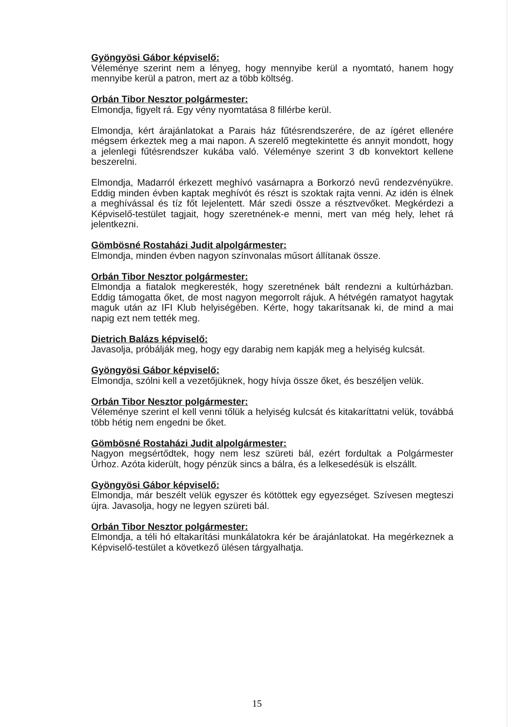Gyöngyösi Gábor képviselő:
Véleménye szerint nem a lényeg, hogy mennyibe kerül a nyomtató, hanem hogy mennyibe kerül a patron, mert az a több költség.
Orbán Tibor Nesztor polgármester:
Elmondja, figyelt rá. Egy vény nyomtatása 8 fillérbe kerül.
Elmondja, kért árajánlatokat a Parais ház fűtésrendszerére, de az ígéret ellenére mégsem érkeztek meg a mai napon. A szerelő megtekintette és annyit mondott, hogy a jelenlegi fűtésrendszer kukába való. Véleménye szerint 3 db konvektort kellene beszerelni.
Elmondja, Madarról érkezett meghívó vasárnapra a Borkorzó nevű rendezvényükre. Eddig minden évben kaptak meghívót és részt is szoktak rajta venni. Az idén is élnek a meghívással és tíz főt lejelentett. Már szedi össze a résztvevőket. Megkérdezi a Képviselő-testület tagjait, hogy szeretnének-e menni, mert van még hely, lehet rá jelentkezni.
Gömbösné Rostaházi Judit alpolgármester:
Elmondja, minden évben nagyon színvonalas műsort állítanak össze.
Orbán Tibor Nesztor polgármester:
Elmondja a fiatalok megkeresték, hogy szeretnének bált rendezni a kultúrházban. Eddig támogatta őket, de most nagyon megorrolt rájuk. A hétvégén ramatyot hagytak maguk után az IFI Klub helyiségében. Kérte, hogy takarítsanak ki, de mind a mai napig ezt nem tették meg.
Dietrich Balázs képviselő:
Javasolja, próbálják meg, hogy egy darabig nem kapják meg a helyiség kulcsát.
Gyöngyösi Gábor képviselő:
Elmondja, szólni kell a vezetőjüknek, hogy hívja össze őket, és beszéljen velük.
Orbán Tibor Nesztor polgármester:
Véleménye szerint el kell venni tőlük a helyiség kulcsát és kitakaríttatni velük, továbbá több hétig nem engedni be őket.
Gömbösné Rostaházi Judit alpolgármester:
Nagyon megsértődtek, hogy nem lesz szüreti bál, ezért fordultak a Polgármester Úrhoz. Azóta kiderült, hogy pénzük sincs a bálra, és a lelkesedésük is elszállt.
Gyöngyösi Gábor képviselő:
Elmondja, már beszélt velük egyszer és kötöttek egy egyezséget. Szívesen megteszi újra. Javasolja, hogy ne legyen szüreti bál.
Orbán Tibor Nesztor polgármester:
Elmondja, a téli hó eltakarítási munkálatokra kér be árajánlatokat. Ha megérkeznek a Képviselő-testület a következő ülésen tárgyalhatja.
15